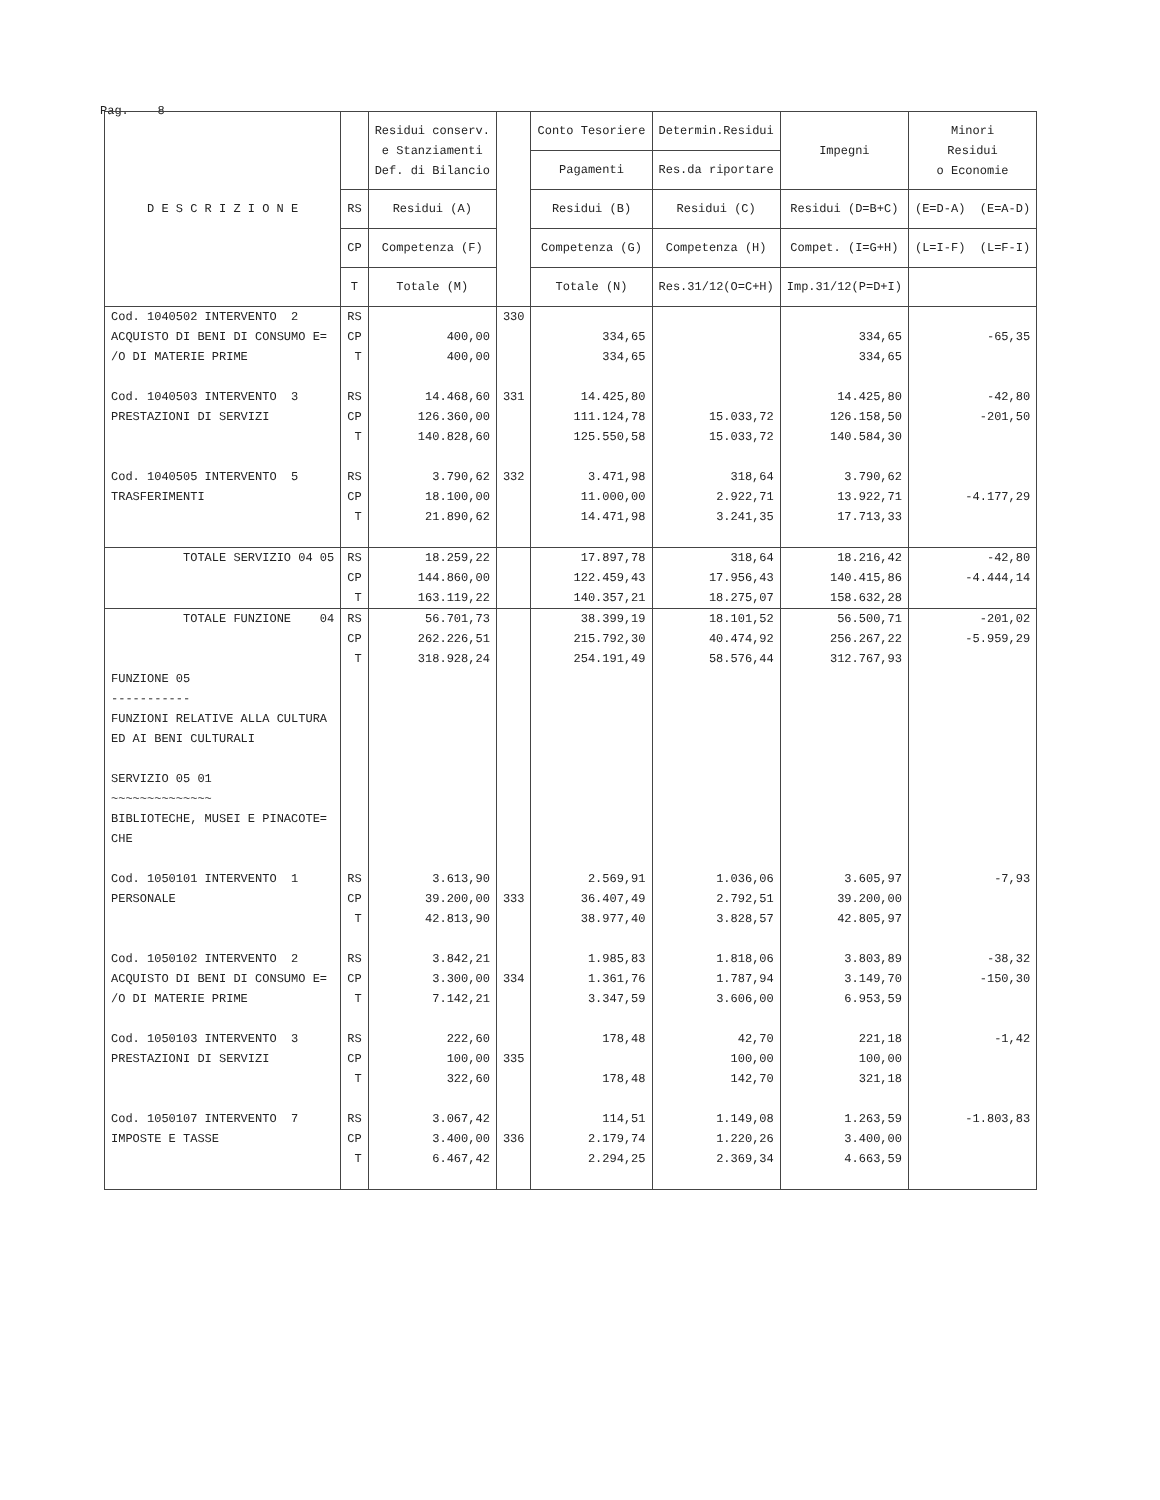Pag. 8
| D E S C R I Z I O N E | | Residui conserv. e Stanziamenti Def. di Bilancio | | Conto Tesoriere | Determin.Residui | Impegni | Minori Residui o Economie |
| --- | --- | --- | --- | --- | --- | --- | --- |
| | | | | Pagamenti | Res.da riportare | | |
| | RS | Residui (A) | | Residui (B) | Residui (C) | Residui (D=B+C) | (E=D-A) (E=A-D) |
| | CP | Competenza (F) | | Competenza (G) | Competenza (H) | Compet. (I=G+H) | (L=I-F) (L=F-I) |
| | T | Totale (M) | | Totale (N) | Res.31/12(O=C+H) | Imp.31/12(P=D+I) | |
| Cod. 1040502 INTERVENTO 2 ACQUISTO DI BENI DI CONSUMO E= /O DI MATERIE PRIME Cod. 1040503 INTERVENTO 3 PRESTAZIONI DI SERVIZI Cod. 1040505 INTERVENTO 5 TRASFERIMENTI | RS CP T RS CP T RS CP T | 400,00 400,00 14.468,60 126.360,00 140.828,60 3.790,62 18.100,00 21.890,62 | 330 331 332 | 334,65 334,65 14.425,80 111.124,78 125.550,58 3.471,98 11.000,00 14.471,98 | 15.033,72 15.033,72 318,64 2.922,71 3.241,35 | 334,65 334,65 14.425,80 126.158,50 140.584,30 3.790,62 13.922,71 17.713,33 | -65,35 -42,80 -201,50 -4.177,29 |
| TOTALE SERVIZIO 04 05 | RS CP T | 18.259,22 144.860,00 163.119,22 | | 17.897,78 122.459,43 140.357,21 | 318,64 17.956,43 18.275,07 | 18.216,42 140.415,86 158.632,28 | -42,80 -4.444,14 |
| TOTALE FUNZIONE 04 FUNZIONE 05 ----------- FUNZIONI RELATIVE ALLA CULTURA ED AI BENI CULTURALI SERVIZIO 05 01 ~~~~~~~~~~~~~~ BIBLIOTECHE, MUSEI E PINACOTE= CHE Cod. 1050101 INTERVENTO 1 PERSONALE Cod. 1050102 INTERVENTO 2 ACQUISTO DI BENI DI CONSUMO E= /O DI MATERIE PRIME Cod. 1050103 INTERVENTO 3 PRESTAZIONI DI SERVIZI Cod. 1050107 INTERVENTO 7 IMPOSTE E TASSE | RS CP T RS CP T RS CP T RS CP T RS CP T | 56.701,73 262.226,51 318.928,24 3.613,90 39.200,00 42.813,90 3.842,21 3.300,00 7.142,21 222,60 100,00 322,60 3.067,42 3.400,00 6.467,42 | 333 334 335 336 | 38.399,19 215.792,30 254.191,49 2.569,91 36.407,49 38.977,40 1.985,83 1.361,76 3.347,59 178,48 178,48 114,51 2.179,74 2.294,25 | 18.101,52 40.474,92 58.576,44 1.036,06 2.792,51 3.828,57 1.818,06 1.787,94 3.606,00 42,70 100,00 142,70 1.149,08 1.220,26 2.369,34 | 56.500,71 256.267,22 312.767,93 3.605,97 39.200,00 42.805,97 3.803,89 3.149,70 6.953,59 221,18 100,00 321,18 1.263,59 3.400,00 4.663,59 | -201,02 -5.959,29 -7,93 -38,32 -150,30 -1,42 -1.803,83 |